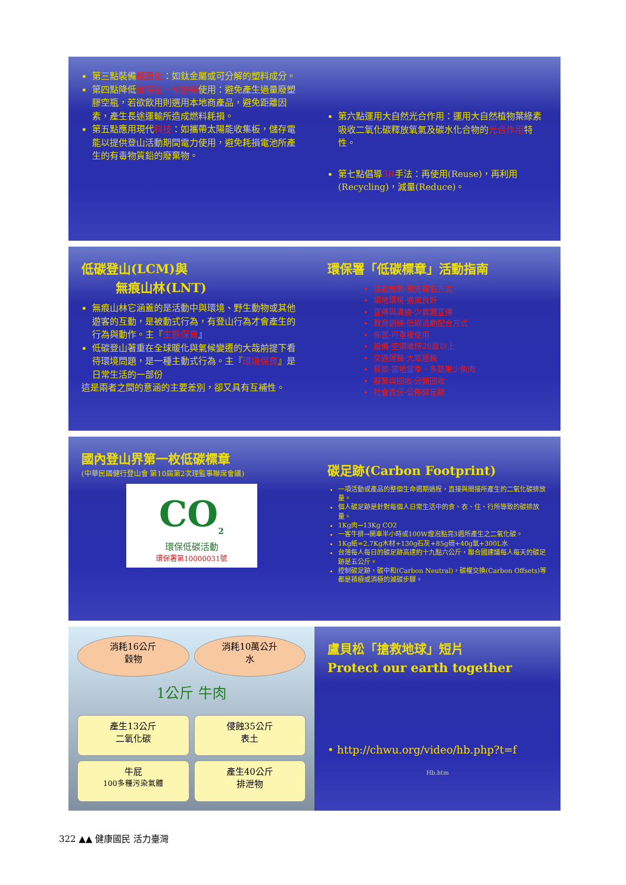第三點裝備輕量化：如鈦金屬或可分解的塑料成分。
第四點降低寶特瓶、塑膠袋使用：避免產生過量廢塑膠空瓶，若欲飲用則選用本地商產品，避免距離因素，產生長途運輸所造成燃料耗損。
第五點應用現代科技：如攜帶太陽能收集板，儲存電能以提供登山活動期間電力使用，避免耗損電池所產生的有毒物質鉛的廢棄物。
第六點運用大自然光合作用：運用大自然植物葉綠素吸收二氧化碳釋放氧氣及碳水化合物的光合作用特性。
第七點倡導3R手法：再使用(Reuse)，再利用(Recycling)，減量(Reduce)。
低碳登山(LCM)與
無痕山林(LNT)
無痕山林它涵蓋的是活動中與環境、野生動物或其他遊客的互動，是被動式行為，有登山行為才會產生的行為與動作。主『生態保育』
低碳登山著重在全球暖化與氣候變遷的大哉前提下看待環境問題，是一種主動式行為。主『環境保育』是日常生活的一部份
這是兩者之間的意涵的主要差別，卻又具有互補性。
環保署「低碳標章」活動指南
活動規劃-預先報名方式
場地環境-通風良好
宣傳與溝通-少實體宣傳
教育訓練-低碳活動配合方式
佈置-可重複使用
設備-空調維持26度以上
交通運輸-大眾運輸
餐飲-當地當季、多蔬果少魚肉
廢棄與回收-分類回收
社會責任-公佈碳足跡
國內登山界第一枚低碳標章
(中華民國健行登山會 第10屆第2次理監事聯席會議)
CO<sub>2</sub>
環保低碳活動
環保署第10000031號
碳足跡(Carbon Footprint)
一項活動或產品的整個生命週期過程，直接與間接所產生的二氧化碳排放量。
個人碳足跡是針對每個人日常生活中的食、衣、住、行所導致的碳排放量。
1Kg肉→13Kg CO2
一客牛排→開車半小時或100W燈泡點亮3週所產生之二氧化碳。
1Kg紙=2.7Kg木材+130g石灰+85g硫+40g氯+300L水
台灣每人每日的碳足跡高達約十九點六公斤，聯合國建議每人每天的碳足跡是五公斤。
控制碳足跡，碳中和(Carbon Neutral)，碳權交換(Carbon Offsets)等都是積極或消極的減碳步驟。
消耗16公斤
穀物
消耗10萬公升
水
1公斤 牛肉
產生13公斤
二氧化碳
侵蝕35公斤
表土
牛屁
100多種污染氣體
產生40公斤
排泄物
盧貝松「搶救地球」短片
Protect our earth together
• http://chwu.org/video/hb.php?t=f
Hb.htm
322 ▲▲ 健康國民 活力臺灣